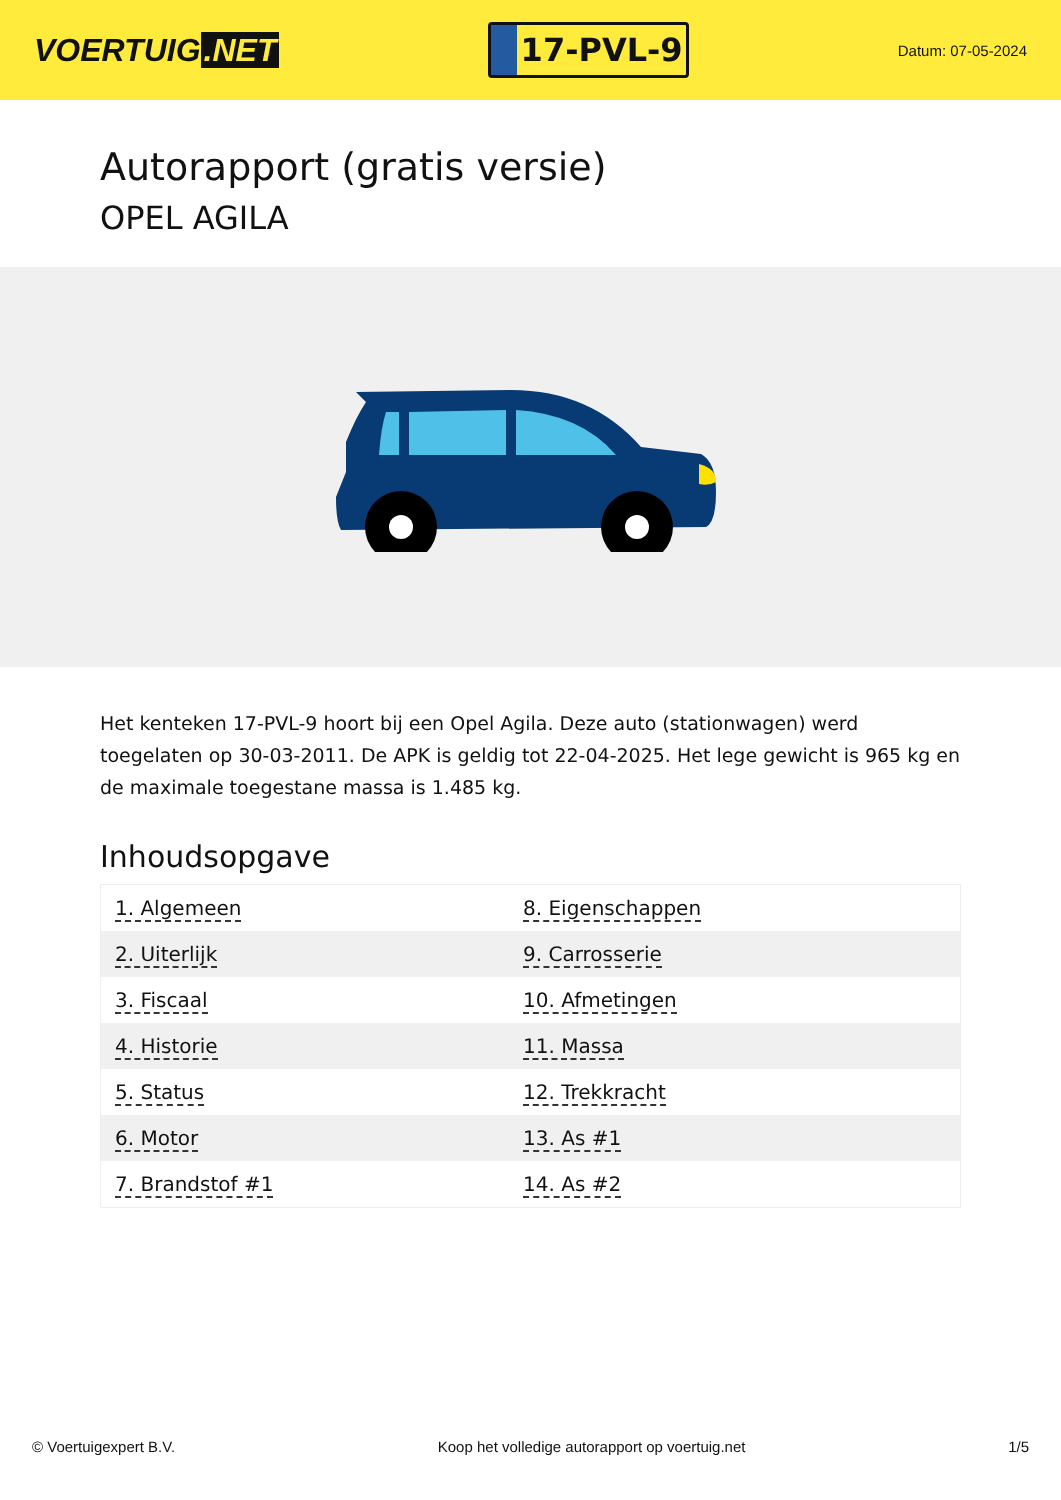VOERTUIG.NET
17-PVL-9
Datum: 07-05-2024
Autorapport (gratis versie)
OPEL AGILA
Het kenteken 17-PVL-9 hoort bij een Opel Agila. Deze auto (stationwagen) werd toegelaten op 30-03-2011. De APK is geldig tot 22-04-2025. Het lege gewicht is 965 kg en de maximale toegestane massa is 1.485 kg.
Inhoudsopgave
| 1. Algemeen | 8. Eigenschappen |
| 2. Uiterlijk | 9. Carrosserie |
| 3. Fiscaal | 10. Afmetingen |
| 4. Historie | 11. Massa |
| 5. Status | 12. Trekkracht |
| 6. Motor | 13. As #1 |
| 7. Brandstof #1 | 14. As #2 |
© Voertuigexpert B.V. Koop het volledige autorapport op voertuig.net 1/5